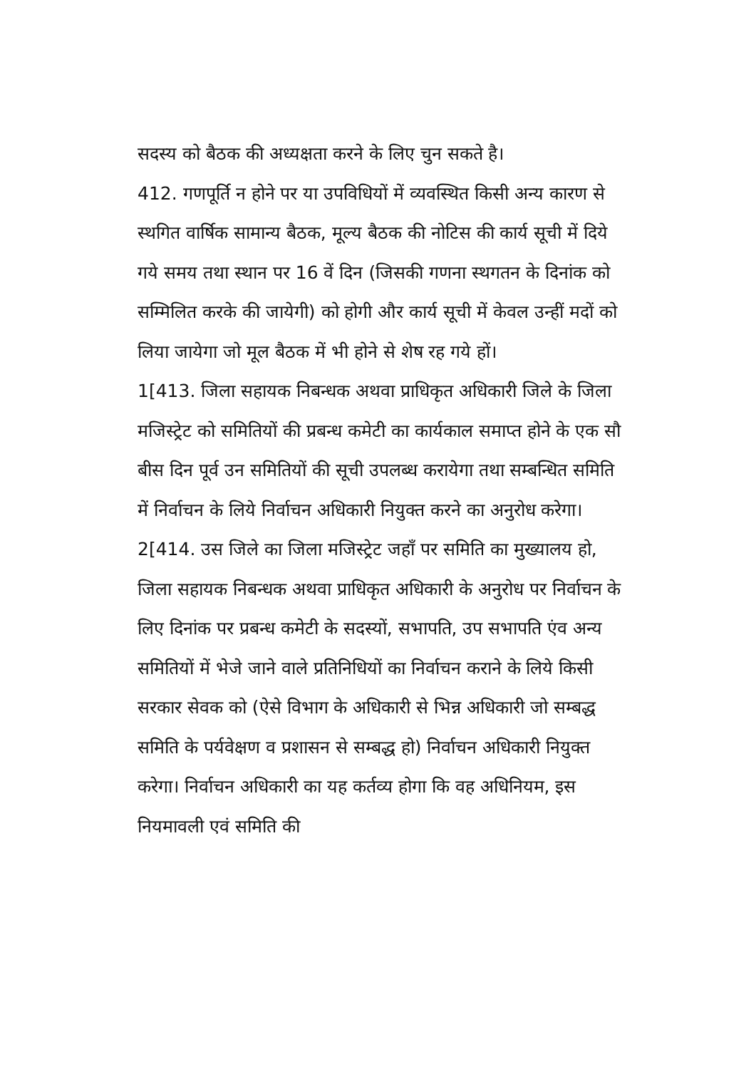सदस्य को बैठक की अध्यक्षता करने के लिए चुन सकते है।
412. गणपूर्ति न होने पर या उपविधियों में व्यवस्थित किसी अन्य कारण से स्थगित वार्षिक सामान्य बैठक, मूल्य बैठक की नोटिस की कार्य सूची में दिये गये समय तथा स्थान पर 16 वें दिन (जिसकी गणना स्थगतन के दिनांक को सम्मिलित करके की जायेगी) को होगी और कार्य सूची में केवल उन्हीं मदों को लिया जायेगा जो मूल बैठक में भी होने से शेष रह गये हों।
1[413. जिला सहायक निबन्धक अथवा प्राधिकृत अधिकारी जिले के जिला मजिस्ट्रेट को समितियों की प्रबन्ध कमेटी का कार्यकाल समाप्त होने के एक सौ बीस दिन पूर्व उन समितियों की सूची उपलब्ध करायेगा तथा सम्बन्धित समिति में निर्वाचन के लिये निर्वाचन अधिकारी नियुक्त करने का अनुरोध करेगा।
2[414. उस जिले का जिला मजिस्ट्रेट जहाँ पर समिति का मुख्यालय हो, जिला सहायक निबन्धक अथवा प्राधिकृत अधिकारी के अनुरोध पर निर्वाचन के लिए दिनांक पर प्रबन्ध कमेटी के सदस्यों, सभापति, उप सभापति एंव अन्य समितियों में भेजे जाने वाले प्रतिनिधियों का निर्वाचन कराने के लिये किसी सरकार सेवक को (ऐसे विभाग के अधिकारी से भिन्न अधिकारी जो सम्बद्ध समिति के पर्यवेक्षण व प्रशासन से सम्बद्ध हो) निर्वाचन अधिकारी नियुक्त करेगा। निर्वाचन अधिकारी का यह कर्तव्य होगा कि वह अधिनियम, इस नियमावली एवं समिति की